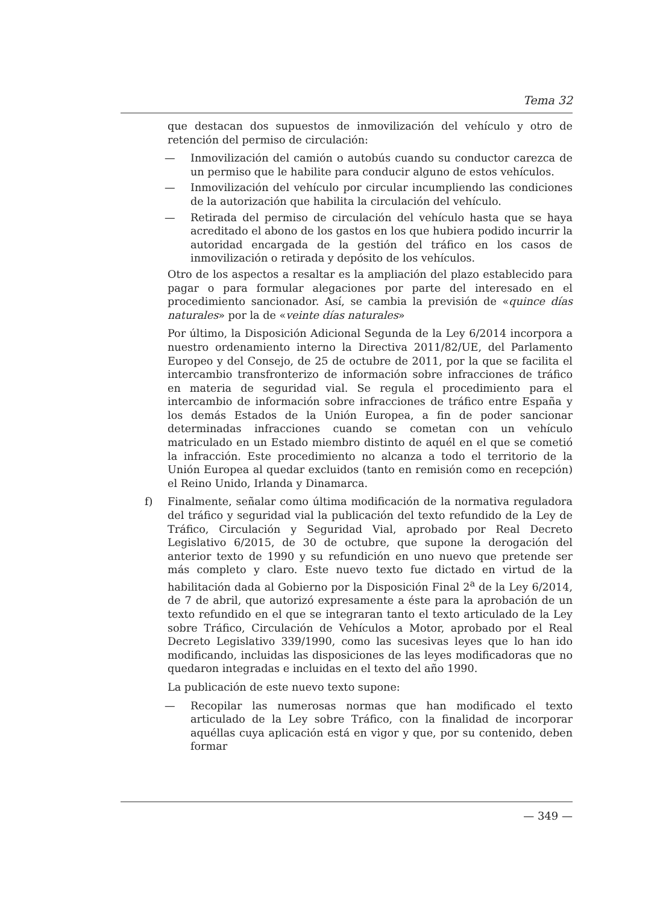Tema 32
que destacan dos supuestos de inmovilización del vehículo y otro de retención del permiso de circulación:
— Inmovilización del camión o autobús cuando su conductor carezca de un permiso que le habilite para conducir alguno de estos vehículos.
— Inmovilización del vehículo por circular incumpliendo las condiciones de la autorización que habilita la circulación del vehículo.
— Retirada del permiso de circulación del vehículo hasta que se haya acreditado el abono de los gastos en los que hubiera podido incurrir la autoridad encargada de la gestión del tráfico en los casos de inmovilización o retirada y depósito de los vehículos.
Otro de los aspectos a resaltar es la ampliación del plazo establecido para pagar o para formular alegaciones por parte del interesado en el procedimiento sancionador. Así, se cambia la previsión de «quince días naturales» por la de «veinte días naturales»
Por último, la Disposición Adicional Segunda de la Ley 6/2014 incorpora a nuestro ordenamiento interno la Directiva 2011/82/UE, del Parlamento Europeo y del Consejo, de 25 de octubre de 2011, por la que se facilita el intercambio transfronterizo de información sobre infracciones de tráfico en materia de seguridad vial. Se regula el procedimiento para el intercambio de información sobre infracciones de tráfico entre España y los demás Estados de la Unión Europea, a fin de poder sancionar determinadas infracciones cuando se cometan con un vehículo matriculado en un Estado miembro distinto de aquél en el que se cometió la infracción. Este procedimiento no alcanza a todo el territorio de la Unión Europea al quedar excluidos (tanto en remisión como en recepción) el Reino Unido, Irlanda y Dinamarca.
f) Finalmente, señalar como última modificación de la normativa reguladora del tráfico y seguridad vial la publicación del texto refundido de la Ley de Tráfico, Circulación y Seguridad Vial, aprobado por Real Decreto Legislativo 6/2015, de 30 de octubre, que supone la derogación del anterior texto de 1990 y su refundición en uno nuevo que pretende ser más completo y claro. Este nuevo texto fue dictado en virtud de la habilitación dada al Gobierno por la Disposición Final 2<sup>a</sup> de la Ley 6/2014, de 7 de abril, que autorizó expresamente a éste para la aprobación de un texto refundido en el que se integraran tanto el texto articulado de la Ley sobre Tráfico, Circulación de Vehículos a Motor, aprobado por el Real Decreto Legislativo 339/1990, como las sucesivas leyes que lo han ido modificando, incluidas las disposiciones de las leyes modificadoras que no quedaron integradas e incluidas en el texto del año 1990.
La publicación de este nuevo texto supone:
— Recopilar las numerosas normas que han modificado el texto articulado de la Ley sobre Tráfico, con la finalidad de incorporar aquéllas cuya aplicación está en vigor y que, por su contenido, deben formar
— 349 —